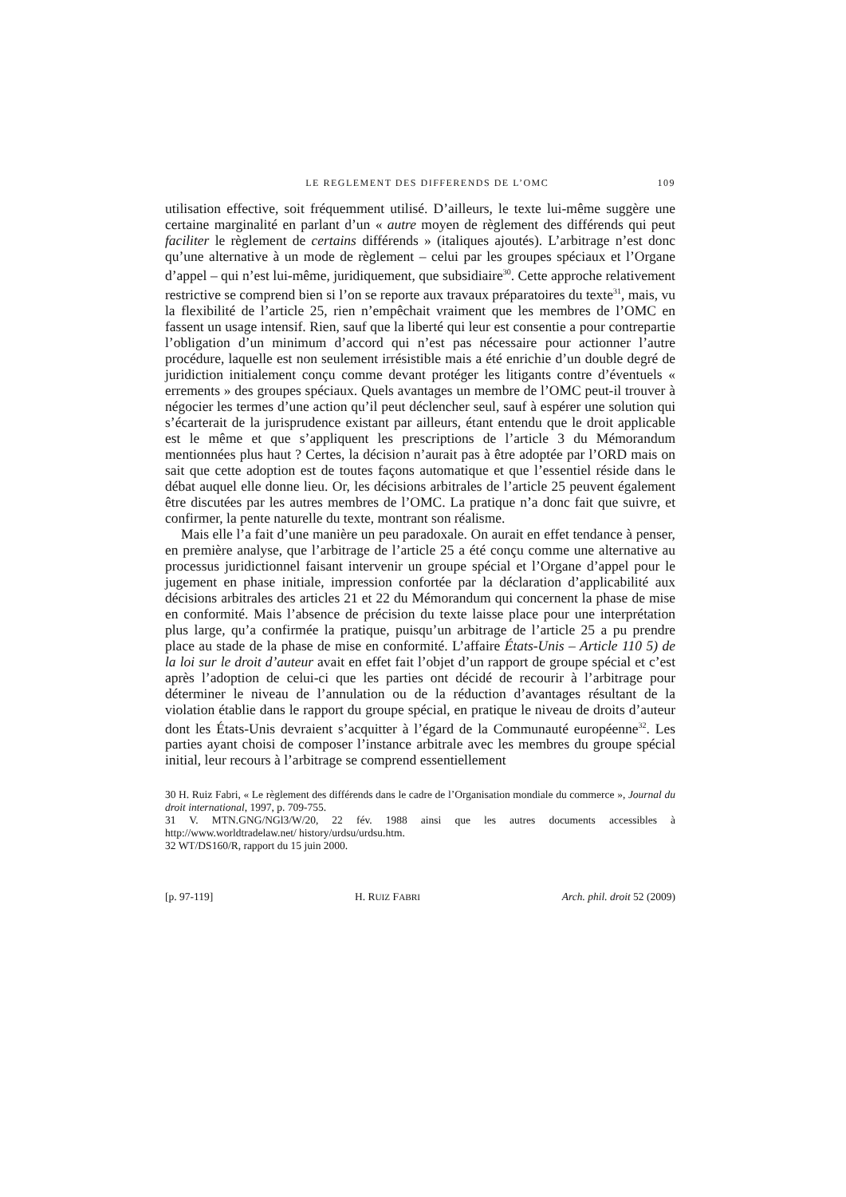LE REGLEMENT DES DIFFERENDS DE L’OMC 109
utilisation effective, soit fréquemment utilisé. D’ailleurs, le texte lui-même suggère une certaine marginalité en parlant d’un « autre moyen de règlement des différends qui peut faciliter le règlement de certains différends » (italiques ajoutés). L’arbitrage n’est donc qu’une alternative à un mode de règlement – celui par les groupes spéciaux et l’Organe d’appel – qui n’est lui-même, juridiquement, que subsidiaire<sup>30</sup>. Cette approche relativement restrictive se comprend bien si l’on se reporte aux travaux préparatoires du texte<sup>31</sup>, mais, vu la flexibilité de l’article 25, rien n’empêchait vraiment que les membres de l’OMC en fassent un usage intensif. Rien, sauf que la liberté qui leur est consentie a pour contrepartie l’obligation d’un minimum d’accord qui n’est pas nécessaire pour actionner l’autre procédure, laquelle est non seulement irrésistible mais a été enrichie d’un double degré de juridiction initialement conçu comme devant protéger les litigants contre d’éventuels « errements » des groupes spéciaux. Quels avantages un membre de l’OMC peut-il trouver à négocier les termes d’une action qu’il peut déclencher seul, sauf à espérer une solution qui s’écarterait de la jurisprudence existant par ailleurs, étant entendu que le droit applicable est le même et que s’appliquent les prescriptions de l’article 3 du Mémorandum mentionnées plus haut ? Certes, la décision n’aurait pas à être adoptée par l’ORD mais on sait que cette adoption est de toutes façons automatique et que l’essentiel réside dans le débat auquel elle donne lieu. Or, les décisions arbitrales de l’article 25 peuvent également être discutées par les autres membres de l’OMC. La pratique n’a donc fait que suivre, et confirmer, la pente naturelle du texte, montrant son réalisme.
Mais elle l’a fait d’une manière un peu paradoxale. On aurait en effet tendance à penser, en première analyse, que l’arbitrage de l’article 25 a été conçu comme une alternative au processus juridictionnel faisant intervenir un groupe spécial et l’Organe d’appel pour le jugement en phase initiale, impression confortée par la déclaration d’applicabilité aux décisions arbitrales des articles 21 et 22 du Mémorandum qui concernent la phase de mise en conformité. Mais l’absence de précision du texte laisse place pour une interprétation plus large, qu’a confirmée la pratique, puisqu’un arbitrage de l’article 25 a pu prendre place au stade de la phase de mise en conformité. L’affaire États-Unis – Article 110 5) de la loi sur le droit d’auteur avait en effet fait l’objet d’un rapport de groupe spécial et c’est après l’adoption de celui-ci que les parties ont décidé de recourir à l’arbitrage pour déterminer le niveau de l’annulation ou de la réduction d’avantages résultant de la violation établie dans le rapport du groupe spécial, en pratique le niveau de droits d’auteur dont les États-Unis devraient s’acquitter à l’égard de la Communauté européenne<sup>32</sup>. Les parties ayant choisi de composer l’instance arbitrale avec les membres du groupe spécial initial, leur recours à l’arbitrage se comprend essentiellement
30 H. Ruiz Fabri, « Le règlement des différends dans le cadre de l’Organisation mondiale du commerce », Journal du droit international, 1997, p. 709-755.
31 V. MTN.GNG/NGl3/W/20, 22 fév. 1988 ainsi que les autres documents accessibles à http://www.worldtradelaw.net/ history/urdsu/urdsu.htm.
32 WT/DS160/R, rapport du 15 juin 2000.
[p. 97-119] H. RUIZ FABRI Arch. phil. droit 52 (2009)